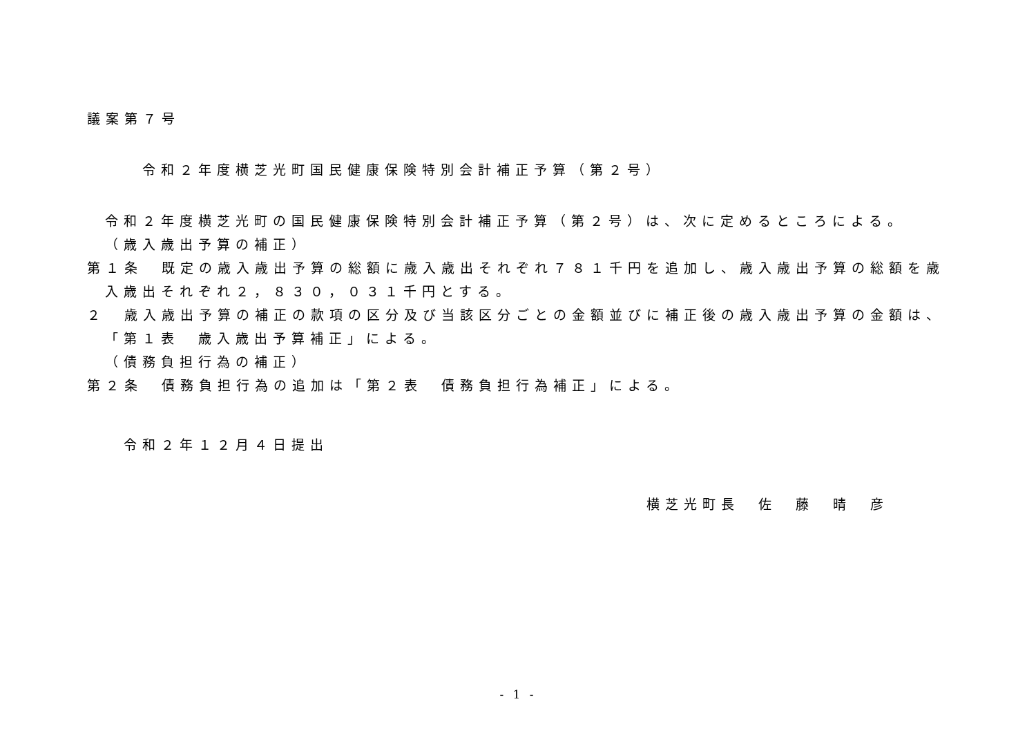議案第７号
令和２年度横芝光町国民健康保険特別会計補正予算（第２号）
令和２年度横芝光町の国民健康保険特別会計補正予算（第２号）は、次に定めるところによる。
（歳入歳出予算の補正）
第１条　既定の歳入歳出予算の総額に歳入歳出それぞれ７８１千円を追加し、歳入歳出予算の総額を歳入歳出それぞれ２，８３０，０３１千円とする。
２　歳入歳出予算の補正の款項の区分及び当該区分ごとの金額並びに補正後の歳入歳出予算の金額は、「第１表　歳入歳出予算補正」による。
（債務負担行為の補正）
第２条　債務負担行為の追加は「第２表　債務負担行為補正」による。
令和２年１２月４日提出
横芝光町長　佐　藤　晴　彦
- 1 -